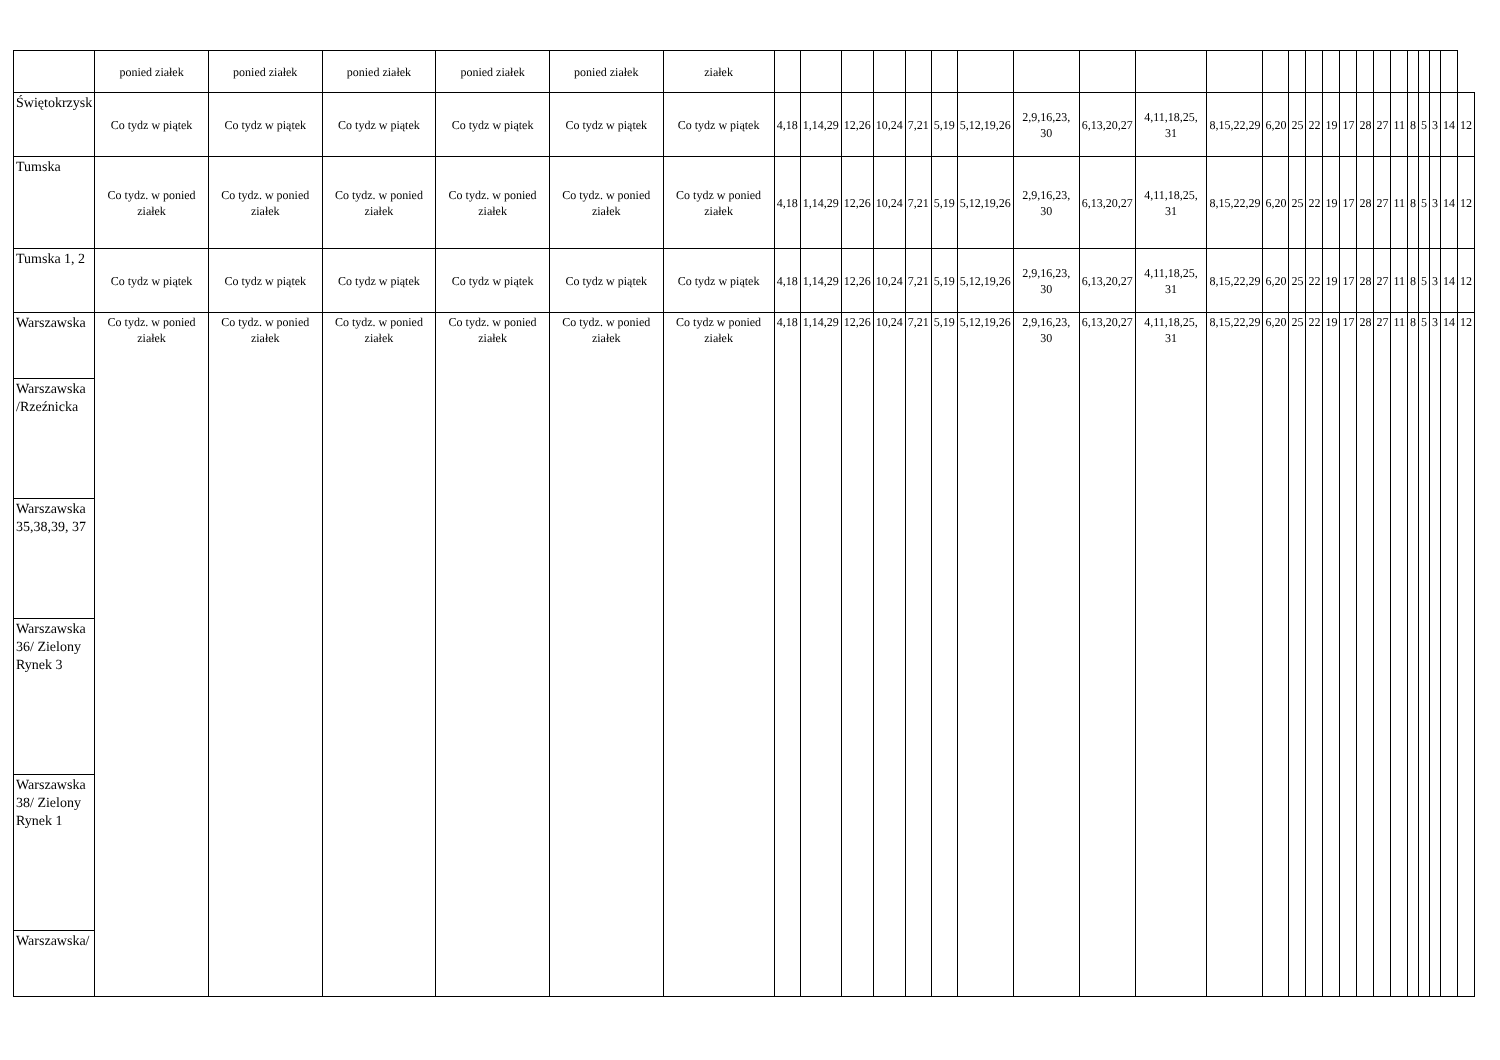| | ponied ziałek | ponied ziałek | ponied ziałek | ponied ziałek | ponied ziałek | ziałek | | | | | | | | | | | | | | | | | | | | | | | | |
| Świętokrzysk | Co tydz w piątek | Co tydz w piątek | Co tydz w piątek | Co tydz w piątek | Co tydz w piątek | Co tydz w piątek | 4,18 | 1,14,29 | 12,26 | 10,24 | 7,21 | 5,19 | 5,12,19,26 | 2,9,16,23, 30 | 6,13,20,27 | 4,11,18,25, 31 | 8,15,22,29 | 6,20 | 25 | 22 | 19 | 17 | 28 | 27 | 11 | 8 | 5 | 3 | 14 | 12 |
| Tumska | Co tydz. w ponied ziałek | Co tydz. w ponied ziałek | Co tydz. w ponied ziałek | Co tydz. w ponied ziałek | Co tydz. w ponied ziałek | Co tydz w ponied ziałek | 4,18 | 1,14,29 | 12,26 | 10,24 | 7,21 | 5,19 | 5,12,19,26 | 2,9,16,23, 30 | 6,13,20,27 | 4,11,18,25, 31 | 8,15,22,29 | 6,20 | 25 | 22 | 19 | 17 | 28 | 27 | 11 | 8 | 5 | 3 | 14 | 12 |
| Tumska 1, 2 | Co tydz w piątek | Co tydz w piątek | Co tydz w piątek | Co tydz w piątek | Co tydz w piątek | Co tydz w piątek | 4,18 | 1,14,29 | 12,26 | 10,24 | 7,21 | 5,19 | 5,12,19,26 | 2,9,16,23, 30 | 6,13,20,27 | 4,11,18,25, 31 | 8,15,22,29 | 6,20 | 25 | 22 | 19 | 17 | 28 | 27 | 11 | 8 | 5 | 3 | 14 | 12 |
| Warszawska | Co tydz. w ponied ziałek | Co tydz. w ponied ziałek | Co tydz. w ponied ziałek | Co tydz. w ponied ziałek | Co tydz. w ponied ziałek | Co tydz w ponied ziałek | 4,18 | 1,14,29 | 12,26 | 10,24 | 7,21 | 5,19 | 5,12,19,26 | 2,9,16,23, 30 | 6,13,20,27 | 4,11,18,25, 31 | 8,15,22,29 | 6,20 | 25 | 22 | 19 | 17 | 28 | 27 | 11 | 8 | 5 | 3 | 14 | 12 |
| Warszawska /Rzeźnicka | | | | | | | | | | | | | | | | | | | | | | | | | | | | | | |
| Warszawska 35,38,39, 37 | | | | | | | | | | | | | | | | | | | | | | | | | | | | | | |
| Warszawska 36/ Zielony Rynek 3 | | | | | | | | | | | | | | | | | | | | | | | | | | | | | | |
| Warszawska 38/ Zielony Rynek 1 | | | | | | | | | | | | | | | | | | | | | | | | | | | | | | |
| Warszawska/ | | | | | | | | | | | | | | | | | | | | | | | | | | | | | | |